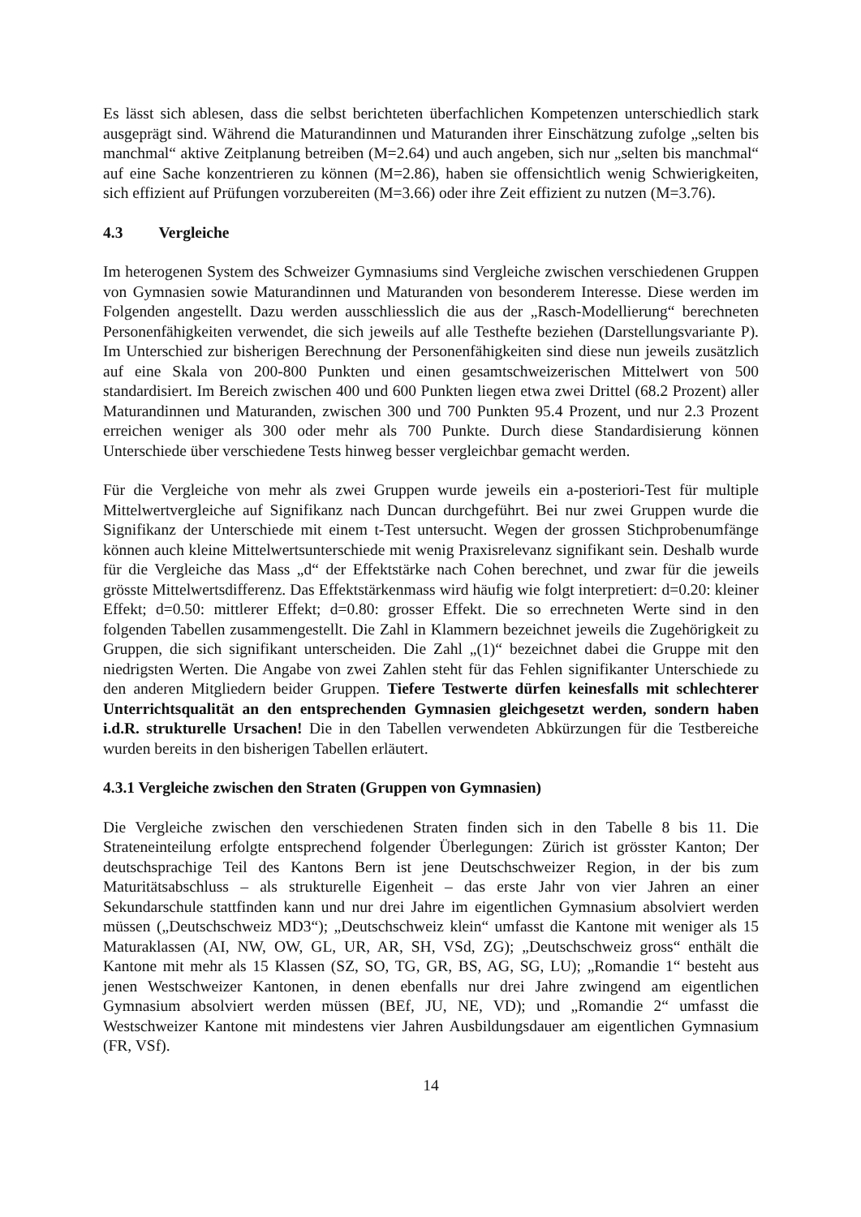Es lässt sich ablesen, dass die selbst berichteten überfachlichen Kompetenzen unterschiedlich stark ausgeprägt sind. Während die Maturandinnen und Maturanden ihrer Einschätzung zufolge „selten bis manchmal“ aktive Zeitplanung betreiben (M=2.64) und auch angeben, sich nur „selten bis manchmal“ auf eine Sache konzentrieren zu können (M=2.86), haben sie offensichtlich wenig Schwierigkeiten, sich effizient auf Prüfungen vorzubereiten (M=3.66) oder ihre Zeit effizient zu nutzen (M=3.76).
4.3 Vergleiche
Im heterogenen System des Schweizer Gymnasiums sind Vergleiche zwischen verschiedenen Gruppen von Gymnasien sowie Maturandinnen und Maturanden von besonderem Interesse. Diese werden im Folgenden angestellt. Dazu werden ausschliesslich die aus der „Rasch-Modellierung“ berechneten Personenfähigkeiten verwendet, die sich jeweils auf alle Testhefte beziehen (Darstellungsvariante P). Im Unterschied zur bisherigen Berechnung der Personenfähigkeiten sind diese nun jeweils zusätzlich auf eine Skala von 200-800 Punkten und einen gesamtschweizerischen Mittelwert von 500 standardisiert. Im Bereich zwischen 400 und 600 Punkten liegen etwa zwei Drittel (68.2 Prozent) aller Maturandinnen und Maturanden, zwischen 300 und 700 Punkten 95.4 Prozent, und nur 2.3 Prozent erreichen weniger als 300 oder mehr als 700 Punkte. Durch diese Standardisierung können Unterschiede über verschiedene Tests hinweg besser vergleichbar gemacht werden.
Für die Vergleiche von mehr als zwei Gruppen wurde jeweils ein a-posteriori-Test für multiple Mittelwertvergleiche auf Signifikanz nach Duncan durchgeführt. Bei nur zwei Gruppen wurde die Signifikanz der Unterschiede mit einem t-Test untersucht. Wegen der grossen Stichprobenumfänge können auch kleine Mittelwertsunterschiede mit wenig Praxisrelevanz signifikant sein. Deshalb wurde für die Vergleiche das Mass „d“ der Effektstärke nach Cohen berechnet, und zwar für die jeweils grösste Mittelwertsdifferenz. Das Effektstärkenmass wird häufig wie folgt interpretiert: d=0.20: kleiner Effekt; d=0.50: mittlerer Effekt; d=0.80: grosser Effekt. Die so errechneten Werte sind in den folgenden Tabellen zusammengestellt. Die Zahl in Klammern bezeichnet jeweils die Zugehörigkeit zu Gruppen, die sich signifikant unterscheiden. Die Zahl „(1)“ bezeichnet dabei die Gruppe mit den niedrigsten Werten. Die Angabe von zwei Zahlen steht für das Fehlen signifikanter Unterschiede zu den anderen Mitgliedern beider Gruppen. Tiefere Testwerte dürfen keinesfalls mit schlechterer Unterrichtsqualität an den entsprechenden Gymnasien gleichgesetzt werden, sondern haben i.d.R. strukturelle Ursachen! Die in den Tabellen verwendeten Abkürzungen für die Testbereiche wurden bereits in den bisherigen Tabellen erläutert.
4.3.1 Vergleiche zwischen den Straten (Gruppen von Gymnasien)
Die Vergleiche zwischen den verschiedenen Straten finden sich in den Tabelle 8 bis 11. Die Strateneinteilung erfolgte entsprechend folgender Überlegungen: Zürich ist grösster Kanton; Der deutschsprachige Teil des Kantons Bern ist jene Deutschschweizer Region, in der bis zum Maturitätsabschluss – als strukturelle Eigenheit – das erste Jahr von vier Jahren an einer Sekundarschule stattfinden kann und nur drei Jahre im eigentlichen Gymnasium absolviert werden müssen („Deutschschweiz MD3“); „Deutschschweiz klein“ umfasst die Kantone mit weniger als 15 Maturaklassen (AI, NW, OW, GL, UR, AR, SH, VSd, ZG); „Deutschschweiz gross“ enthält die Kantone mit mehr als 15 Klassen (SZ, SO, TG, GR, BS, AG, SG, LU); „Romandie 1“ besteht aus jenen Westschweizer Kantonen, in denen ebenfalls nur drei Jahre zwingend am eigentlichen Gymnasium absolviert werden müssen (BEf, JU, NE, VD); und „Romandie 2“ umfasst die Westschweizer Kantone mit mindestens vier Jahren Ausbildungsdauer am eigentlichen Gymnasium (FR, VSf).
14